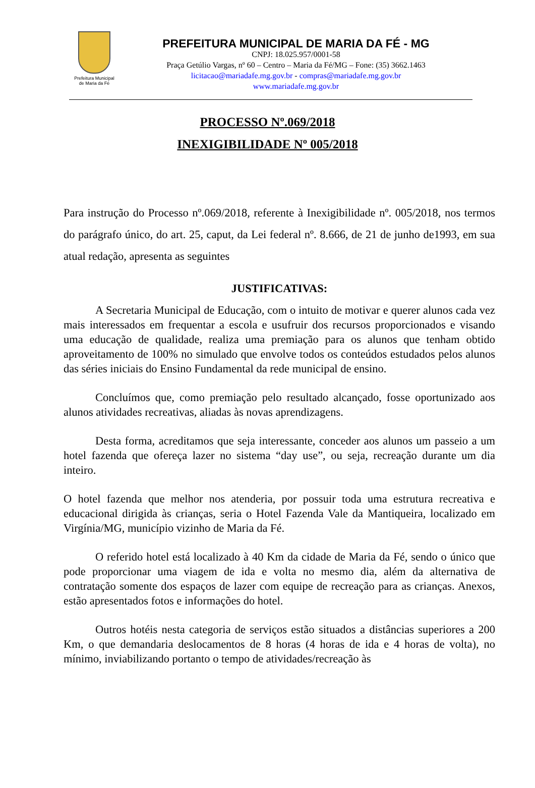Prefeitura Municipal
de Maria da Fé
PREFEITURA MUNICIPAL DE MARIA DA FÉ - MG
CNPJ: 18.025.957/0001-58
Praça Getúlio Vargas, nº 60 – Centro – Maria da Fé/MG – Fone: (35) 3662.1463
licitacao@mariadafe.mg.gov.br - compras@mariadafe.mg.gov.br
www.mariadafe.mg.gov.br
PROCESSO Nº.069/2018
INEXIGIBILIDADE Nº 005/2018
Para instrução do Processo nº.069/2018, referente à Inexigibilidade nº. 005/2018, nos termos do parágrafo único, do art. 25, caput, da Lei federal nº. 8.666, de 21 de junho de1993, em sua atual redação, apresenta as seguintes
JUSTIFICATIVAS:
A Secretaria Municipal de Educação, com o intuito de motivar e querer alunos cada vez mais interessados em frequentar a escola e usufruir dos recursos proporcionados e visando uma educação de qualidade, realiza uma premiação para os alunos que tenham obtido aproveitamento de 100% no simulado que envolve todos os conteúdos estudados pelos alunos das séries iniciais do Ensino Fundamental da rede municipal de ensino.
Concluímos que, como premiação pelo resultado alcançado, fosse oportunizado aos alunos atividades recreativas, aliadas às novas aprendizagens.
Desta forma, acreditamos que seja interessante, conceder aos alunos um passeio a um hotel fazenda que ofereça lazer no sistema “day use”, ou seja, recreação durante um dia inteiro.
O hotel fazenda que melhor nos atenderia, por possuir toda uma estrutura recreativa e educacional dirigida às crianças, seria o Hotel Fazenda Vale da Mantiqueira, localizado em Virgínia/MG, município vizinho de Maria da Fé.
O referido hotel está localizado à 40 Km da cidade de Maria da Fé, sendo o único que pode proporcionar uma viagem de ida e volta no mesmo dia, além da alternativa de contratação somente dos espaços de lazer com equipe de recreação para as crianças. Anexos, estão apresentados fotos e informações do hotel.
Outros hotéis nesta categoria de serviços estão situados a distâncias superiores a 200 Km, o que demandaria deslocamentos de 8 horas (4 horas de ida e 4 horas de volta), no mínimo, inviabilizando portanto o tempo de atividades/recreação às